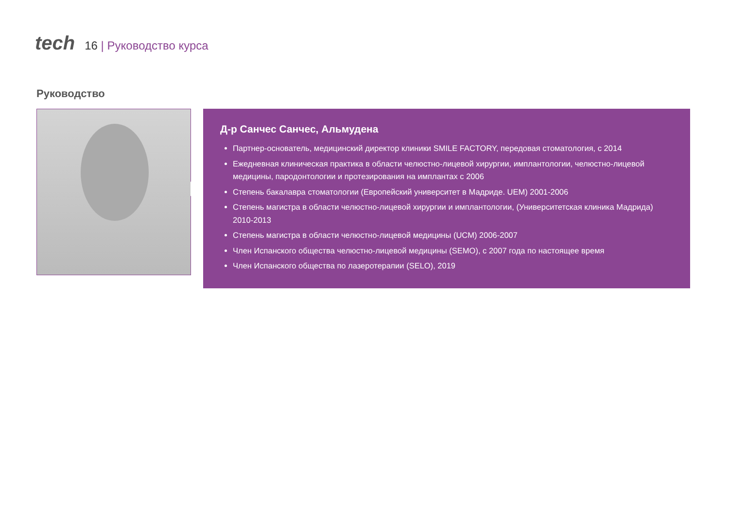tech 16 | Руководство курса
Руководство
Д-р Санчес Санчес, Альмудена
Партнер-основатель, медицинский директор клиники SMILE FACTORY, передовая стоматология, с 2014
Ежедневная клиническая практика в области челюстно-лицевой хирургии, имплантологии, челюстно-лицевой медицины, пародонтологии и протезирования на имплантах с 2006
Степень бакалавра стоматологии (Европейский университет в Мадриде. UEM) 2001-2006
Степень магистра в области челюстно-лицевой хирургии и имплантологии, (Университетская клиника Мадрида) 2010-2013
Степень магистра в области челюстно-лицевой медицины (UCM) 2006-2007
Член Испанского общества челюстно-лицевой медицины (SEMO), с 2007 года по настоящее время
Член Испанского общества по лазеротерапии (SELO), 2019